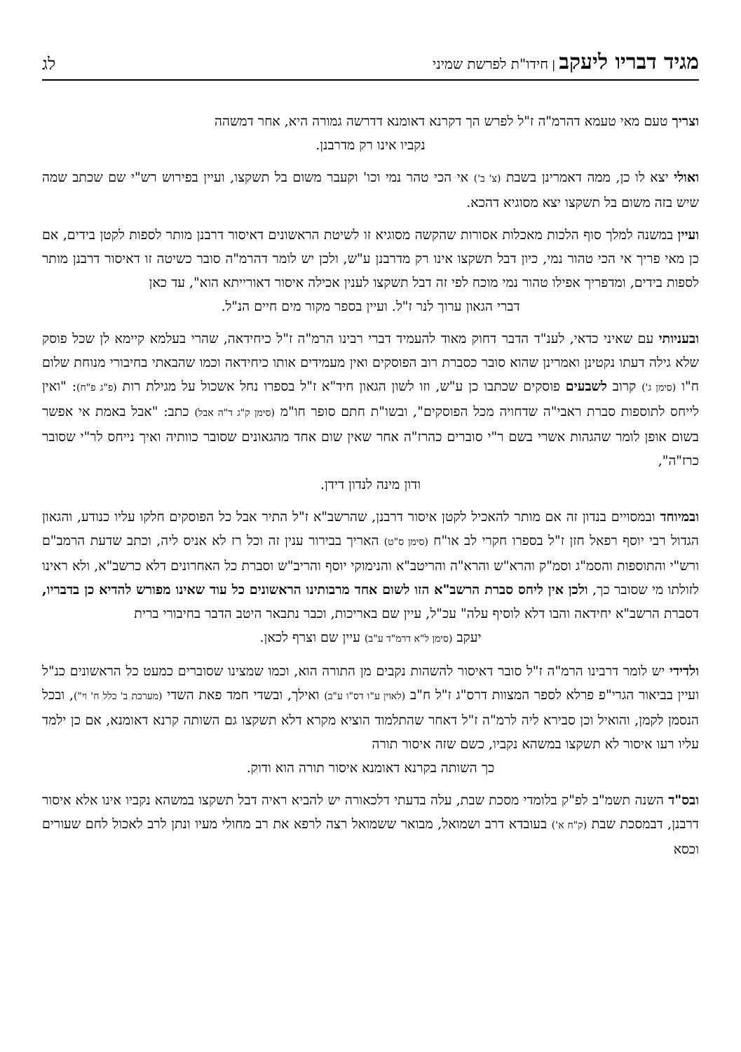מגיד דבריו ליעקב | חידו"ת לפרשת שמיני
לג
וצריך טעם מאי טעמא דהרמ"ה ז"ל לפרש הך דקרנא דאומנא דדרשה גמורה היא, אחר דמשהה
נקביו אינו רק מדרבנן.
ואולי יצא לו כן, ממה דאמרינן בשבת (צ' ב') אי הכי טהר נמי וכו' וקעבר משום בל תשקצו, ועיין בפירוש רש"י שם שכתב שמה שיש בזה משום בל תשקצו יצא מסוגיא דהכא.
ועיין במשנה למלך סוף הלכות מאכלות אסורות שהקשה מסוגיא זו לשיטת הראשונים דאיסור דרבנן מותר לספות לקטן בידים, אם כן מאי פריך אי הכי טהור נמי, כיון דבל תשקצו אינו רק מדרבנן ע"ש, ולכן יש לומר דהרמ"ה סובר כשיטה זו דאיסור דרבנן מותר לספות בידים, ומדפריך אפילו טהור נמי מוכח לפי זה דבל תשקצו לענין אכילה איסור דאורייתא הוא", עד כאן
דברי הגאון ערוך לנר ז"ל. ועיין בספר מקור מים חיים הנ"ל.
ובעניותי עם שאיני כדאי, לענ"ד הדבר דחוק מאוד להעמיד דברי רבינו הרמ"ה ז"ל כיחידאה, שהרי בעלמא קיימא לן שכל פוסק שלא גילה דעתו נקטינן ואמרינן שהוא סובר כסברת רוב הפוסקים ואין מעמידים אותו כיחידאה וכמו שהבאתי בחיבורי מנוחת שלום ח"ו (סימן ג') קרוב לשבעים פוסקים שכתבו כן ע"ש, וזו לשון הגאון חיד"א ז"ל בספרו נחל אשכול על מגילת רות (פ"ג פ"ח): "ואין לייחס לתוספות סברת ראבי"ה שדחויה מכל הפוסקים", ובשו"ת חתם סופר חו"מ (סימן ק"ג ד"ה אבל) כתב: "אבל באמת אי אפשר בשום אופן לומר שהגהות אשרי בשם ר"י סוברים כהרז"ה אחר שאין שום אחד מהגאונים שסובר כוותיה ואיך נייחס לר"י שסובר כרז"ה",
ודון מינה לנדון דידן.
ובמיוחד ובמסויים בנדון זה אם מותר להאכיל לקטן איסור דרבנן, שהרשב"א ז"ל התיר אבל כל הפוסקים חלקו עליו כנודע, והגאון הגדול רבי יוסף רפאל חזן ז"ל בספרו חקרי לב או"ח (סימן ס"ט) האריך בבירור ענין זה וכל רז לא אניס ליה, וכתב שדעת הרמב"ם ורש"י והתוספות והסמ"ג וסמ"ק והרא"ש והרא"ה והריטב"א והנימוקי יוסף והריב"ש וסברת כל האחרונים דלא כרשב"א, ולא ראינו לזולתו מי שסובר כך, ולכן אין ליחס סברת הרשב"א הזו לשום אחד מרבותינו הראשונים כל עוד שאינו מפורש להדיא כן בדבריו, דסברת הרשב"א יחידאה והבו דלא לוסיף עלה" עכ"ל, עיין שם באריכות, וכבר נתבאר היטב הדבר בחיבורי ברית
יעקב (סימן ל"א דרמ"ד ע"ב) עיין שם וצרף לכאן.
ולדידי יש לומר דרבינו הרמ"ה ז"ל סובר דאיסור להשהות נקבים מן התורה הוא, וכמו שמצינו שסוברים כמעט כל הראשונים כנ"ל ועיין בביאור הגרי"פ פרלא לספר המצוות דרס"ג ז"ל ח"ב (לאוין ע"ו דס"ו ע"ב) ואילך, ובשדי חמד פאת השדי (מערכת ב' כלל ח' וי"), ובכל הנסמן לקמן, והואיל וכן סבירא ליה לרמ"ה ז"ל דאחר שהתלמוד הוציא מקרא דלא תשקצו גם השותה קרנא דאומנא, אם כן ילמד עליו רעו איסור לא תשקצו במשהא נקביו, כשם שזה איסור תורה
כך השותה בקרנא דאומנא איסור תורה הוא ודוק.
ובס"ד השנה תשמ"ב לפ"ק בלומדי מסכת שבת, עלה בדעתי דלכאורה יש להביא ראיה דבל תשקצו במשהא נקביו אינו אלא איסור דרבנן, דבמסכת שבת (ק"ח א') בעובדא דרב ושמואל, מבואר ששמואל רצה לרפא את רב מחולי מעיו ונתן לרב לאכול לחם שעורים וכסא